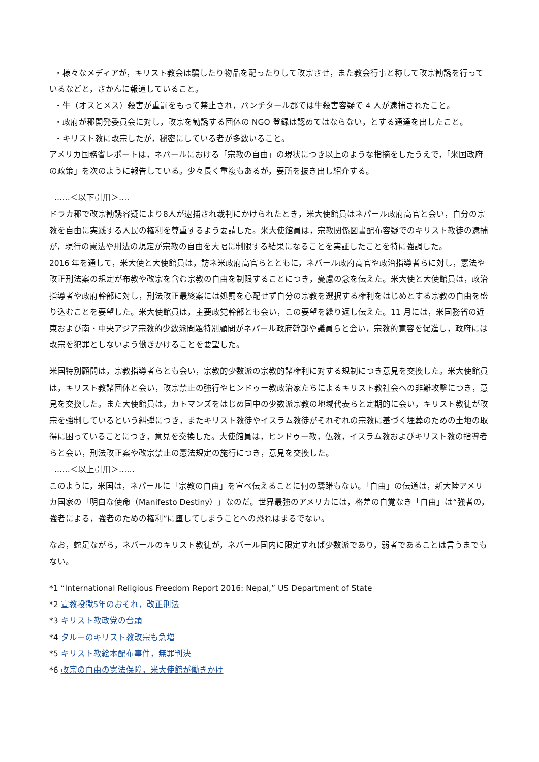・様々なメディアが，キリスト教会は騙したり物品を配ったりして改宗させ，また教会行事と称して改宗勧誘を行っているなどと，さかんに報道していること。
・牛（オスとメス）殺害が重罰をもって禁止され，パンチタール郡では牛殺害容疑で 4 人が逮捕されたこと。
・政府が郡開発委員会に対し，改宗を勧誘する団体の NGO 登録は認めてはならない，とする通達を出したこと。
・キリスト教に改宗したが，秘密にしている者が多数いること。
アメリカ国務省レポートは，ネパールにおける「宗教の自由」の現状につき以上のような指摘をしたうえで，「米国政府の政策」を次のように報告している。少々長く重複もあるが，要所を抜き出し紹介する。
‥‥‥＜以下引用＞‥‥
ドラカ郡で改宗勧誘容疑により8人が逮捕され裁判にかけられたとき，米大使館員はネパール政府高官と会い，自分の宗教を自由に実践する人民の権利を尊重するよう要請した。米大使館員は，宗教関係図書配布容疑でのキリスト教徒の逮捕が，現行の憲法や刑法の規定が宗教の自由を大幅に制限する結果になることを実証したことを特に強調した。
2016 年を通して，米大使と大使館員は，訪ネ米政府高官らとともに，ネパール政府高官や政治指導者らに対し，憲法や改正刑法案の規定が布教や改宗を含む宗教の自由を制限することにつき，憂慮の念を伝えた。米大使と大使館員は，政治指導者や政府幹部に対し，刑法改正最終案には処罰を心配せず自分の宗教を選択する権利をはじめとする宗教の自由を盛り込むことを要望した。米大使館員は，主要政党幹部とも会い，この要望を繰り返し伝えた。11 月には，米国務省の近東および南・中央アジア宗教的少数派問題特別顧問がネパール政府幹部や議員らと会い，宗教的寛容を促進し，政府には改宗を犯罪としないよう働きかけることを要望した。
米国特別顧問は，宗教指導者らとも会い，宗教的少数派の宗教的諸権利に対する規制につき意見を交換した。米大使館員は，キリスト教諸団体と会い，改宗禁止の強行やヒンドゥー教政治家たちによるキリスト教社会への非難攻撃につき，意見を交換した。また大使館員は，カトマンズをはじめ国中の少数派宗教の地域代表らと定期的に会い，キリスト教徒が改宗を強制しているという糾弾につき，またキリスト教徒やイスラム教徒がそれぞれの宗教に基づく埋葬のための土地の取得に困っていることにつき，意見を交換した。大使館員は，ヒンドゥー教，仏教，イスラム教およびキリスト教の指導者らと会い，刑法改正案や改宗禁止の憲法規定の施行につき，意見を交換した。
‥‥‥＜以上引用＞‥‥‥
このように，米国は，ネパールに「宗教の自由」を宣べ伝えることに何の躊躇もない。「自由」の伝道は，新大陸アメリカ国家の「明白な使命（Manifesto Destiny）」なのだ。世界最強のアメリカには，格差の自覚なき「自由」は“強者の，強者による，強者のための権利”に堕してしまうことへの恐れはまるでない。
なお，蛇足ながら，ネパールのキリスト教徒が，ネパール国内に限定すれば少数派であり，弱者であることは言うまでもない。
*1 “International Religious Freedom Report 2016: Nepal,” US Department of State
*2 宣教投獄5年のおそれ，改正刑法
*3 キリスト教政党の台頭
*4 タルーのキリスト教改宗も急増
*5 キリスト教絵本配布事件，無罪判決
*6 改宗の自由の憲法保障，米大使館が働きかけ